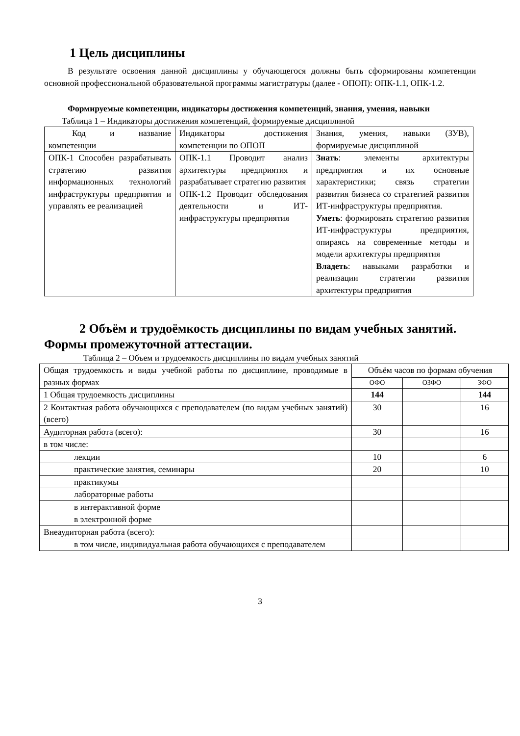1 Цель дисциплины
В результате освоения данной дисциплины у обучающегося должны быть сформированы компетенции основной профессиональной образовательной программы магистратуры (далее - ОПОП): ОПК-1.1, ОПК-1.2.
Формируемые компетенции, индикаторы достижения компетенций, знания, умения, навыки
Таблица 1 – Индикаторы достижения компетенций, формируемые дисциплиной
| Код и название компетенции | Индикаторы достижения компетенции по ОПОП | Знания, умения, навыки (ЗУВ), формируемые дисциплиной |
| --- | --- | --- |
| ОПК-1 Способен разрабатывать стратегию развития информационных технологий инфраструктуры предприятия и управлять ее реализацией | ОПК-1.1 Проводит анализ архитектуры предприятия и разрабатывает стратегию развития ОПК-1.2 Проводит обследования деятельности и ИТ-инфраструктуры предприятия | Знать : элементы архитектуры предприятия и их основные характеристики; связь стратегии развития бизнеса со стратегией развития ИТ-инфраструктуры предприятия. Уметь : формировать стратегию развития ИТ-инфраструктуры предприятия, опираясь на современные методы и модели архитектуры предприятия Владеть : навыками разработки и реализации стратегии развития архитектуры предприятия |
2 Объём и трудоёмкость дисциплины по видам учебных занятий. Формы промежуточной аттестации.
Таблица 2 – Объем и трудоемкость дисциплины по видам учебных занятий
| Общая трудоемкость и виды учебной работы по дисциплине, проводимые в разных формах | Объём часов по формам обучения | | |
| --- | --- | --- | --- |
| | ОФО | ОЗФО | ЗФО |
| 1 Общая трудоемкость дисциплины | 144 | | 144 |
| 2 Контактная работа обучающихся с преподавателем (по видам учебных занятий) (всего) | 30 | | 16 |
| Аудиторная работа (всего): | 30 | | 16 |
| в том числе: | | | |
| лекции | 10 | | 6 |
| практические занятия, семинары | 20 | | 10 |
| практикумы | | | |
| лабораторные работы | | | |
| в интерактивной форме | | | |
| в электронной форме | | | |
| Внеаудиторная работа (всего): | | | |
| в том числе, индивидуальная работа обучающихся с преподавателем | | | |
3